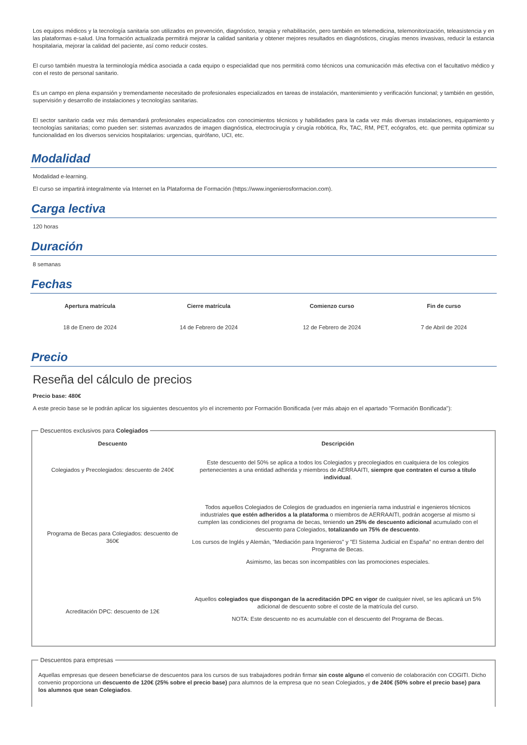Los equipos médicos y la tecnología sanitaria son utilizados en prevención, diagnóstico, terapia y rehabilitación, pero también en telemedicina, telemonitorización, teleasistencia y en las plataformas e-salud. Una formación actualizada permitirá mejorar la calidad sanitaria y obtener mejores resultados en diagnósticos, cirugías menos invasivas, reducir la estancia hospitalaria, mejorar la calidad del paciente, así como reducir costes.
El curso también muestra la terminología médica asociada a cada equipo o especialidad que nos permitirá como técnicos una comunicación más efectiva con el facultativo médico y con el resto de personal sanitario.
Es un campo en plena expansión y tremendamente necesitado de profesionales especializados en tareas de instalación, mantenimiento y verificación funcional; y también en gestión, supervisión y desarrollo de instalaciones y tecnologías sanitarias.
El sector sanitario cada vez más demandará profesionales especializados con conocimientos técnicos y habilidades para la cada vez más diversas instalaciones, equipamiento y tecnologías sanitarias; como pueden ser: sistemas avanzados de imagen diagnóstica, electrocirugía y cirugía robótica, Rx, TAC, RM, PET, ecógrafos, etc. que permita optimizar su funcionalidad en los diversos servicios hospitalarios: urgencias, quirófano, UCI, etc.
Modalidad
Modalidad e-learning.
El curso se impartirá integralmente vía Internet en la Plataforma de Formación (https://www.ingenierosformacion.com).
Carga lectiva
120 horas
Duración
8 semanas
Fechas
| Apertura matrícula | Cierre matrícula | Comienzo curso | Fin de curso |
| --- | --- | --- | --- |
| 18 de Enero de 2024 | 14 de Febrero de 2024 | 12 de Febrero de 2024 | 7 de Abril de 2024 |
Precio
Reseña del cálculo de precios
Precio base: 480€
A este precio base se le podrán aplicar los siguientes descuentos y/o el incremento por Formación Bonificada (ver más abajo en el apartado "Formación Bonificada"):
Descuentos exclusivos para Colegiados
| Descuento | Descripción |
| --- | --- |
| Colegiados y Precolegiados: descuento de 240€ | Este descuento del 50% se aplica a todos los Colegiados y precolegiados en cualquiera de los colegios pertenecientes a una entidad adherida y miembros de AERRAAITI, siempre que contraten el curso a título individual . |
| Programa de Becas para Colegiados: descuento de 360€ | Todos aquellos Colegiados de Colegios de graduados en ingeniería rama industrial e ingenieros técnicos industriales que estén adheridos a la plataforma o miembros de AERRAAITI, podrán acogerse al mismo si cumplen las condiciones del programa de becas , teniendo un 25% de descuento adicional acumulado con el descuento para Colegiados, totalizando un 75% de descuento . Los cursos de Inglés y Alemán, "Mediación para Ingenieros" y "El Sistema Judicial en España" no entran dentro del Programa de Becas. Asimismo, las becas son incompatibles con las promociones especiales. |
| Acreditación DPC: descuento de 12€ | Aquellos colegiados que dispongan de la acreditación DPC en vigor de cualquier nivel, se les aplicará un 5% adicional de descuento sobre el coste de la matrícula del curso. NOTA: Este descuento no es acumulable con el descuento del Programa de Becas. |
Descuentos para empresas
Aquellas empresas que deseen beneficiarse de descuentos para los cursos de sus trabajadores podrán firmar sin coste alguno el convenio de colaboración con COGITI. Dicho convenio proporciona un descuento de 120€ (25% sobre el precio base) para alumnos de la empresa que no sean Colegiados, y de 240€ (50% sobre el precio base) para los alumnos que sean Colegiados.